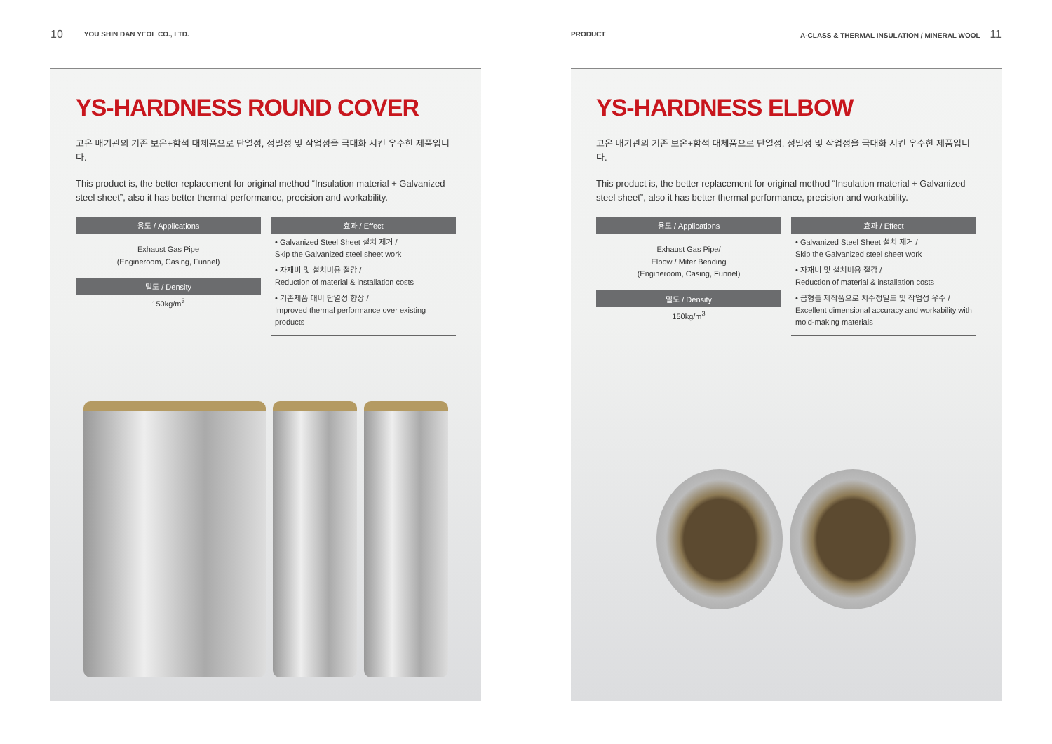10 YOU SHIN DAN YEOL CO., LTD.
YS-HARDNESS ROUND COVER
고온 배기관의 기존 보온+함석 대체품으로 단열성, 정밀성 및 작업성을 극대화 시킨 우수한 제품입니다.
This product is, the better replacement for original method “Insulation material + Galvanized steel sheet”, also it has better thermal performance, precision and workability.
용도 / Applications
Exhaust Gas Pipe
(Engineroom, Casing, Funnel)
밀도 / Density
150kg/m<sup>3</sup>
효과 / Effect
• Galvanized Steel Sheet 설치 제거 /
Skip the Galvanized steel sheet work
• 자재비 및 설치비용 절감 /
Reduction of material & installation costs
• 기존제품 대비 단열성 향상 /
Improved thermal performance over existing products
PRODUCT A-CLASS & THERMAL INSULATION / MINERAL WOOL 11
YS-HARDNESS ELBOW
고온 배기관의 기존 보온+함석 대체품으로 단열성, 정밀성 및 작업성을 극대화 시킨 우수한 제품입니다.
This product is, the better replacement for original method “Insulation material + Galvanized steel sheet”, also it has better thermal performance, precision and workability.
용도 / Applications
Exhaust Gas Pipe/
Elbow / Miter Bending
(Engineroom, Casing, Funnel)
밀도 / Density
150kg/m<sup>3</sup>
효과 / Effect
• Galvanized Steel Sheet 설치 제거 /
Skip the Galvanized steel sheet work
• 자재비 및 설치비용 절감 /
Reduction of material & installation costs
• 금형틀 제작품으로 치수정밀도 및 작업성 우수 /
Excellent dimensional accuracy and workability with mold-making materials